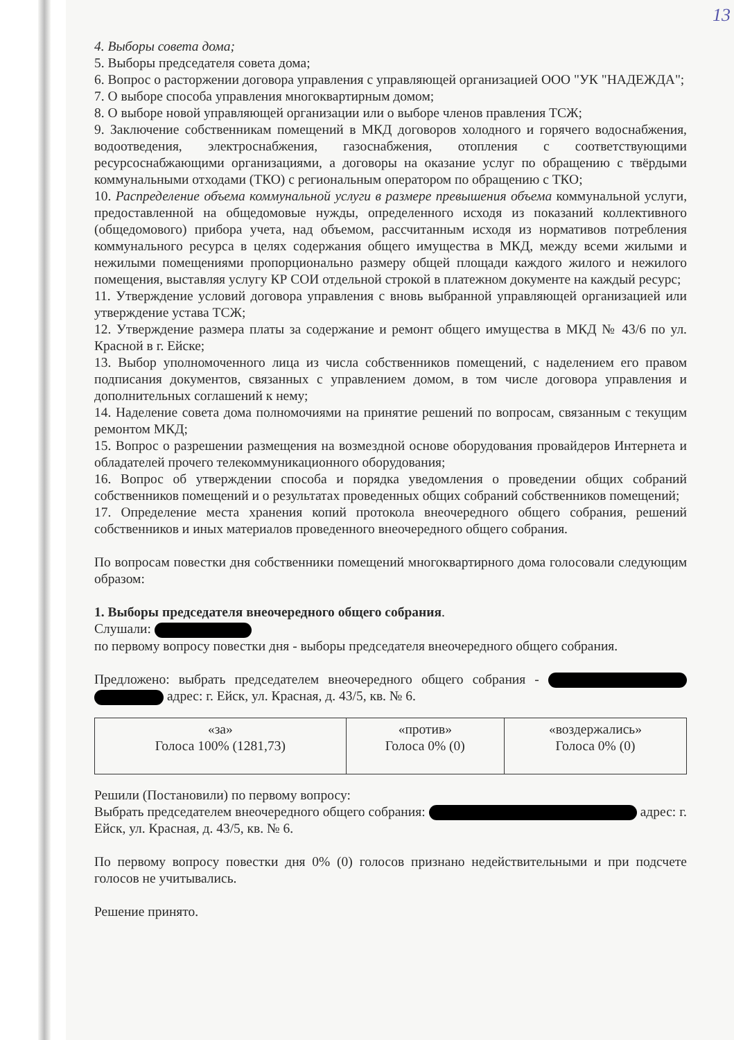13
4. Выборы совета дома;
5. Выборы председателя совета дома;
6. Вопрос о расторжении договора управления с управляющей организацией ООО "УК "НАДЕЖДА";
7. О выборе способа управления многоквартирным домом;
8. О выборе новой управляющей организации или о выборе членов правления ТСЖ;
9. Заключение собственникам помещений в МКД договоров холодного и горячего водоснабжения, водоотведения, электроснабжения, газоснабжения, отопления с соответствующими ресурсоснабжающими организациями, а договоры на оказание услуг по обращению с твёрдыми коммунальными отходами (ТКО) с региональным оператором по обращению с ТКО;
10. Распределение объема коммунальной услуги в размере превышения объема коммунальной услуги, предоставленной на общедомовые нужды, определенного исходя из показаний коллективного (общедомового) прибора учета, над объемом, рассчитанным исходя из нормативов потребления коммунального ресурса в целях содержания общего имущества в МКД, между всеми жилыми и нежилыми помещениями пропорционально размеру общей площади каждого жилого и нежилого помещения, выставляя услугу КР СОИ отдельной строкой в платежном документе на каждый ресурс;
11. Утверждение условий договора управления с вновь выбранной управляющей организацией или утверждение устава ТСЖ;
12. Утверждение размера платы за содержание и ремонт общего имущества в МКД № 43/6 по ул. Красной в г. Ейске;
13. Выбор уполномоченного лица из числа собственников помещений, с наделением его правом подписания документов, связанных с управлением домом, в том числе договора управления и дополнительных соглашений к нему;
14. Наделение совета дома полномочиями на принятие решений по вопросам, связанным с текущим ремонтом МКД;
15. Вопрос о разрешении размещения на возмездной основе оборудования провайдеров Интернета и обладателей прочего телекоммуникационного оборудования;
16. Вопрос об утверждении способа и порядка уведомления о проведении общих собраний собственников помещений и о результатах проведенных общих собраний собственников помещений;
17. Определение места хранения копий протокола внеочередного общего собрания, решений собственников и иных материалов проведенного внеочередного общего собрания.
По вопросам повестки дня собственники помещений многоквартирного дома голосовали следующим образом:
1. Выборы председателя внеочередного общего собрания.
Слушали:
по первому вопросу повестки дня - выборы председателя внеочередного общего собрания.
Предложено: выбрать председателем внеочередного общего собрания - адрес: г. Ейск, ул. Красная, д. 43/5, кв. № 6.
| «за» Голоса 100% (1281,73) | «против» Голоса 0% (0) | «воздержались» Голоса 0% (0) |
Решили (Постановили) по первому вопросу:
Выбрать председателем внеочередного общего собрания: адрес: г. Ейск, ул. Красная, д. 43/5, кв. № 6.
По первому вопросу повестки дня 0% (0) голосов признано недействительными и при подсчете голосов не учитывались.
Решение принято.